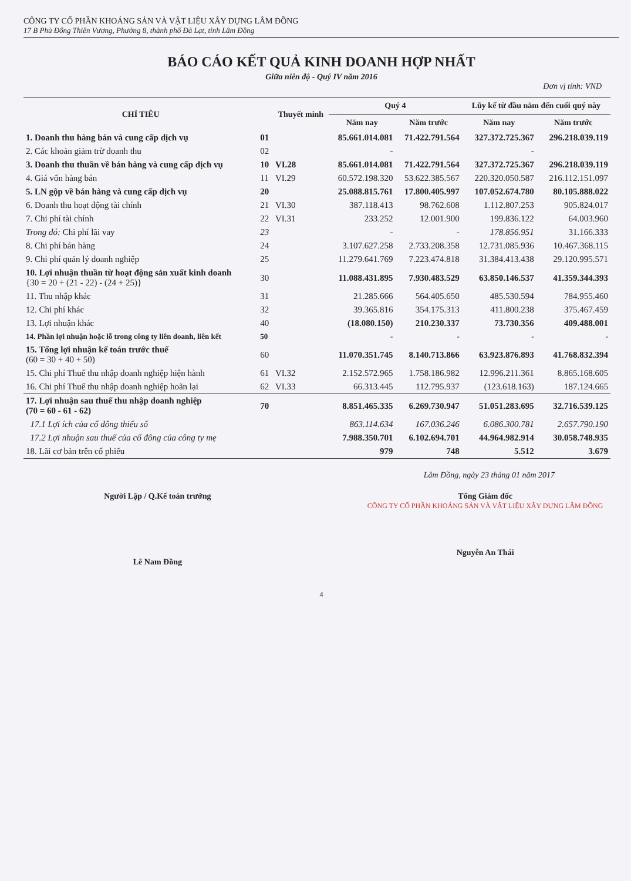CÔNG TY CỔ PHẦN KHOÁNG SẢN VÀ VẬT LIỆU XÂY DỰNG LÂM ĐỒNG
17 B Phù Đổng Thiên Vương, Phường 8, thành phố Đà Lạt, tỉnh Lâm Đồng
BÁO CÁO KẾT QUẢ KINH DOANH HỢP NHẤT
Giữa niên độ - Quý IV năm 2016
Đơn vị tính: VND
| CHỈ TIÊU | | Thuyết minh | Quý 4 | | Lũy kế từ đầu năm đến cuối quý này | |
| --- | --- | --- | --- | --- | --- | --- |
| | | | Năm nay | Năm trước | Năm nay | Năm trước |
| 1. Doanh thu hàng bán và cung cấp dịch vụ | 01 | | 85.661.014.081 | 71.422.791.564 | 327.372.725.367 | 296.218.039.119 |
| 2. Các khoản giảm trừ doanh thu | 02 | | - | | - | |
| 3. Doanh thu thuần về bán hàng và cung cấp dịch vụ | 10 | VI.28 | 85.661.014.081 | 71.422.791.564 | 327.372.725.367 | 296.218.039.119 |
| 4. Giá vốn hàng bán | 11 | VI.29 | 60.572.198.320 | 53.622.385.567 | 220.320.050.587 | 216.112.151.097 |
| 5. LN gộp về bán hàng và cung cấp dịch vụ | 20 | | 25.088.815.761 | 17.800.405.997 | 107.052.674.780 | 80.105.888.022 |
| 6. Doanh thu hoạt động tài chính | 21 | VI.30 | 387.118.413 | 98.762.608 | 1.112.807.253 | 905.824.017 |
| 7. Chi phí tài chính | 22 | VI.31 | 233.252 | 12.001.900 | 199.836.122 | 64.003.960 |
| Trong đó: Chi phí lãi vay | 23 | | - | - | 178.856.951 | 31.166.333 |
| 8. Chi phí bán hàng | 24 | | 3.107.627.258 | 2.733.208.358 | 12.731.085.936 | 10.467.368.115 |
| 9. Chi phí quản lý doanh nghiệp | 25 | | 11.279.641.769 | 7.223.474.818 | 31.384.413.438 | 29.120.995.571 |
| 10. Lợi nhuận thuần từ hoạt động sản xuất kinh doanh {30 = 20 + (21 - 22) - (24 + 25)} | 30 | | 11.088.431.895 | 7.930.483.529 | 63.850.146.537 | 41.359.344.393 |
| 11. Thu nhập khác | 31 | | 21.285.666 | 564.405.650 | 485.530.594 | 784.955.460 |
| 12. Chi phí khác | 32 | | 39.365.816 | 354.175.313 | 411.800.238 | 375.467.459 |
| 13. Lợi nhuận khác | 40 | | (18.080.150) | 210.230.337 | 73.730.356 | 409.488.001 |
| 14. Phần lợi nhuận hoặc lỗ trong công ty liên doanh, liên kết | 50 | | - | - | - | - |
| 15. Tổng lợi nhuận kế toán trước thuế (60 = 30 + 40 + 50) | 60 | | 11.070.351.745 | 8.140.713.866 | 63.923.876.893 | 41.768.832.394 |
| 15. Chi phí Thuế thu nhập doanh nghiệp hiện hành | 61 | VI.32 | 2.152.572.965 | 1.758.186.982 | 12.996.211.361 | 8.865.168.605 |
| 16. Chi phí Thuế thu nhập doanh nghiệp hoãn lại | 62 | VI.33 | 66.313.445 | 112.795.937 | (123.618.163) | 187.124.665 |
| 17. Lợi nhuận sau thuế thu nhập doanh nghiệp (70 = 60 - 61 - 62) | 70 | | 8.851.465.335 | 6.269.730.947 | 51.051.283.695 | 32.716.539.125 |
| 17.1 Lợi ích của cổ đông thiểu số | | | 863.114.634 | 167.036.246 | 6.086.300.781 | 2.657.790.190 |
| 17.2 Lợi nhuận sau thuế của cổ đông của công ty mẹ | | | 7.988.350.701 | 6.102.694.701 | 44.964.982.914 | 30.058.748.935 |
| 18. Lãi cơ bản trên cổ phiếu | | | 979 | 748 | 5.512 | 3.679 |
Lâm Đồng, ngày 23 tháng 01 năm 2017
Người Lập / Q.Kế toán trưởng
Lê Nam Đồng
Tổng Giám đốc
CÔNG TY CỔ PHẦN KHOÁNG SẢN VÀ VẬT LIỆU XÂY DỰNG LÂM ĐỒNG
Nguyễn An Thái
4